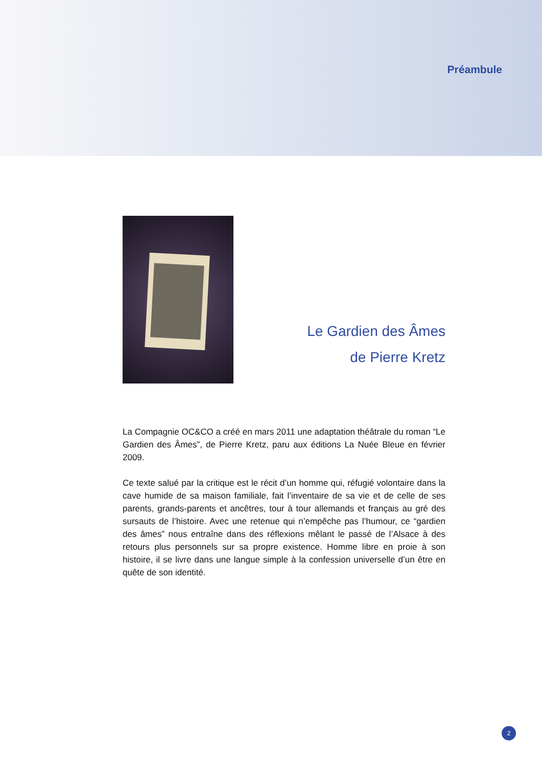Préambule
Le Gardien des Âmes
de Pierre Kretz
La Compagnie OC&CO a créé en mars 2011 une adaptation théâtrale du roman “Le Gardien des Âmes”, de Pierre Kretz, paru aux éditions La Nuée Bleue en février 2009.
Ce texte salué par la critique est le récit d’un homme qui, réfugié volontaire dans la cave humide de sa maison familiale, fait l’inventaire de sa vie et de celle de ses parents, grands-parents et ancêtres, tour à tour allemands et français au gré des sursauts de l’histoire. Avec une retenue qui n’empêche pas l’humour, ce “gardien des âmes” nous entraîne dans des réflexions mêlant le passé de l’Alsace à des retours plus personnels sur sa propre existence. Homme libre en proie à son histoire, il se livre dans une langue simple à la confession universelle d’un être en quête de son identité.
2